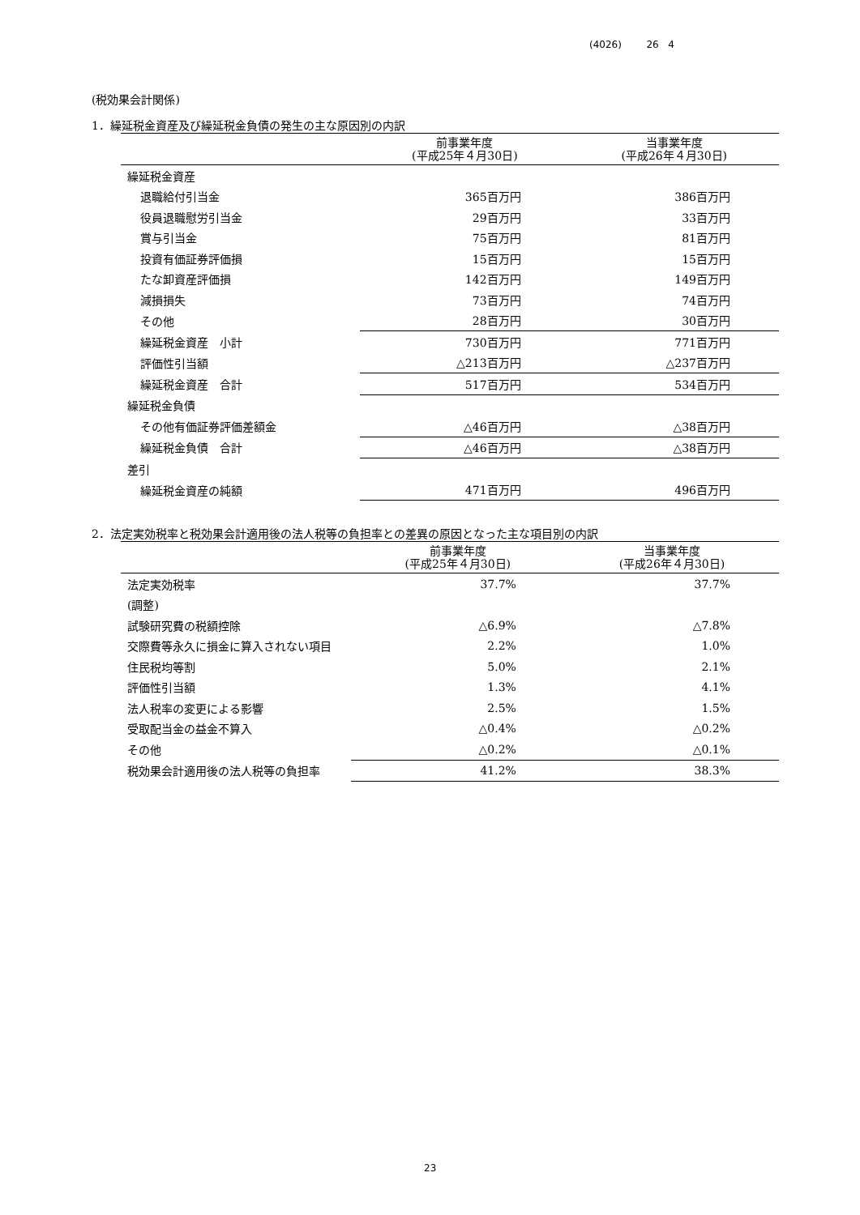(4026) 26 4
(税効果会計関係)
1．繰延税金資産及び繰延税金負債の発生の主な原因別の内訳
| | 前事業年度 (平成25年４月30日) | 当事業年度 (平成26年４月30日) |
| --- | --- | --- |
| 繰延税金資産 | | |
| 退職給付引当金 | 365百万円 | 386百万円 |
| 役員退職慰労引当金 | 29百万円 | 33百万円 |
| 賞与引当金 | 75百万円 | 81百万円 |
| 投資有価証券評価損 | 15百万円 | 15百万円 |
| たな卸資産評価損 | 142百万円 | 149百万円 |
| 減損損失 | 73百万円 | 74百万円 |
| その他 | 28百万円 | 30百万円 |
| 繰延税金資産 小計 | 730百万円 | 771百万円 |
| 評価性引当額 | △213百万円 | △237百万円 |
| 繰延税金資産 合計 | 517百万円 | 534百万円 |
| 繰延税金負債 | | |
| その他有価証券評価差額金 | △46百万円 | △38百万円 |
| 繰延税金負債 合計 | △46百万円 | △38百万円 |
| 差引 | | |
| 繰延税金資産の純額 | 471百万円 | 496百万円 |
2．法定実効税率と税効果会計適用後の法人税等の負担率との差異の原因となった主な項目別の内訳
| | 前事業年度 (平成25年４月30日) | 当事業年度 (平成26年４月30日) |
| --- | --- | --- |
| 法定実効税率 | 37.7% | 37.7% |
| (調整) | | |
| 試験研究費の税額控除 | △6.9% | △7.8% |
| 交際費等永久に損金に算入されない項目 | 2.2% | 1.0% |
| 住民税均等割 | 5.0% | 2.1% |
| 評価性引当額 | 1.3% | 4.1% |
| 法人税率の変更による影響 | 2.5% | 1.5% |
| 受取配当金の益金不算入 | △0.4% | △0.2% |
| その他 | △0.2% | △0.1% |
| 税効果会計適用後の法人税等の負担率 | 41.2% | 38.3% |
23